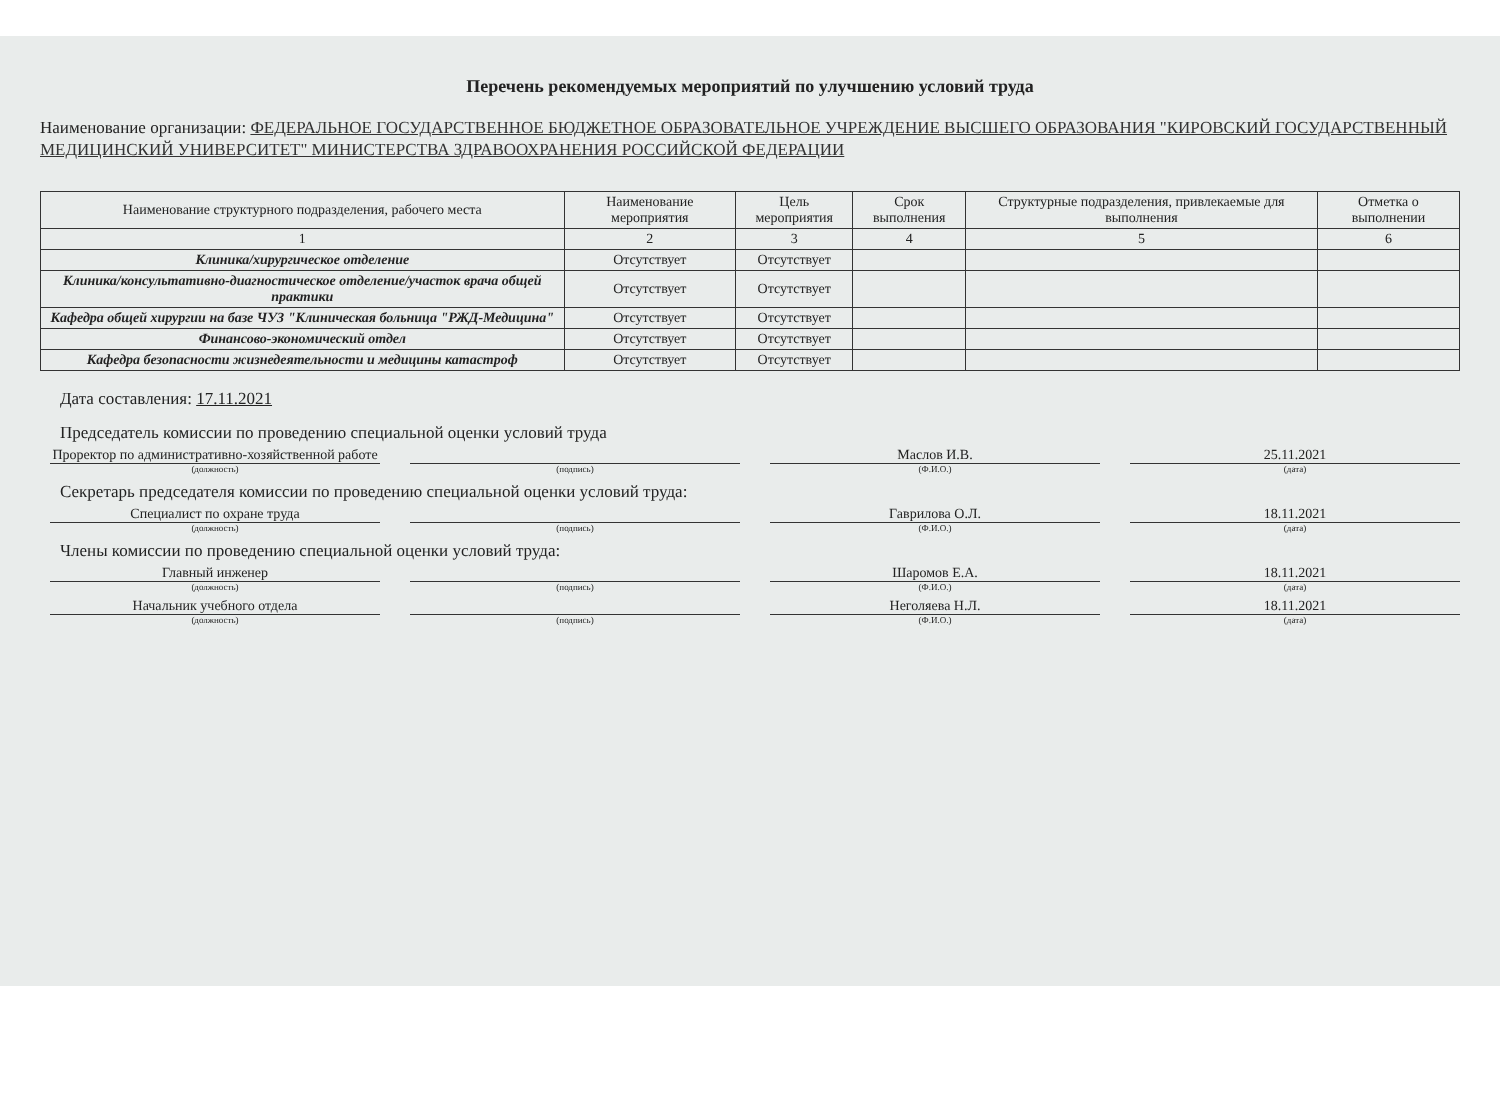Перечень рекомендуемых мероприятий по улучшению условий труда
Наименование организации: ФЕДЕРАЛЬНОЕ ГОСУДАРСТВЕННОЕ БЮДЖЕТНОЕ ОБРАЗОВАТЕЛЬНОЕ УЧРЕЖДЕНИЕ ВЫСШЕГО ОБРАЗОВАНИЯ "КИРОВСКИЙ ГОСУДАРСТВЕННЫЙ МЕДИЦИНСКИЙ УНИВЕРСИТЕТ" МИНИСТЕРСТВА ЗДРАВООХРАНЕНИЯ РОССИЙСКОЙ ФЕДЕРАЦИИ
| Наименование структурного подразделения, рабочего места | Наименование мероприятия | Цель мероприятия | Срок выполнения | Структурные подразделения, привлекаемые для выполнения | Отметка о выполнении |
| --- | --- | --- | --- | --- | --- |
| 1 | 2 | 3 | 4 | 5 | 6 |
| Клиника/хирургическое отделение | Отсутствует | Отсутствует | | | |
| Клиника/консультативно-диагностическое отделение/участок врача общей практики | Отсутствует | Отсутствует | | | |
| Кафедра общей хирургии на базе ЧУЗ "Клиническая больница "РЖД-Медицина" | Отсутствует | Отсутствует | | | |
| Финансово-экономический отдел | Отсутствует | Отсутствует | | | |
| Кафедра безопасности жизнедеятельности и медицины катастроф | Отсутствует | Отсутствует | | | |
Дата составления: 17.11.2021
Председатель комиссии по проведению специальной оценки условий труда
Проректор по административно-хозяйственной работе
Маслов И.В. 25.11.2021
(должность) (подпись) (Ф.И.О.) (дата)
Секретарь председателя комиссии по проведению специальной оценки условий труда:
Специалист по охране труда Гаврилова О.Л. 18.11.2021
(должность) (подпись) (Ф.И.О.) (дата)
Члены комиссии по проведению специальной оценки условий труда:
Главный инженер Шаромов Е.А. 18.11.2021
(должность) (подпись) (Ф.И.О.) (дата)
Начальник учебного отдела Неголяева Н.Л. 18.11.2021
(должность) (подпись) (Ф.И.О.) (дата)